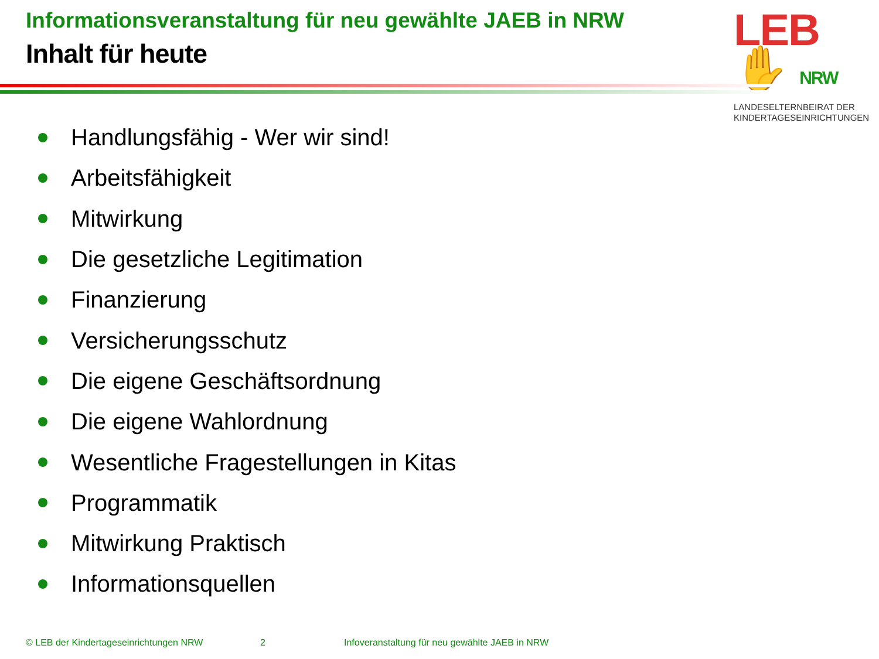Informationsveranstaltung für neu gewählte JAEB in NRW
Inhalt für heute
LEB✋ NRW
LANDESELTERNBEIRAT DER
KINDERTAGESEINRICHTUNGEN
Handlungsfähig - Wer wir sind!
Arbeitsfähigkeit
Mitwirkung
Die gesetzliche Legitimation
Finanzierung
Versicherungsschutz
Die eigene Geschäftsordnung
Die eigene Wahlordnung
Wesentliche Fragestellungen in Kitas
Programmatik
Mitwirkung Praktisch
Informationsquellen
© LEB der Kindertageseinrichtungen NRW 2 Infoveranstaltung für neu gewählte JAEB in NRW